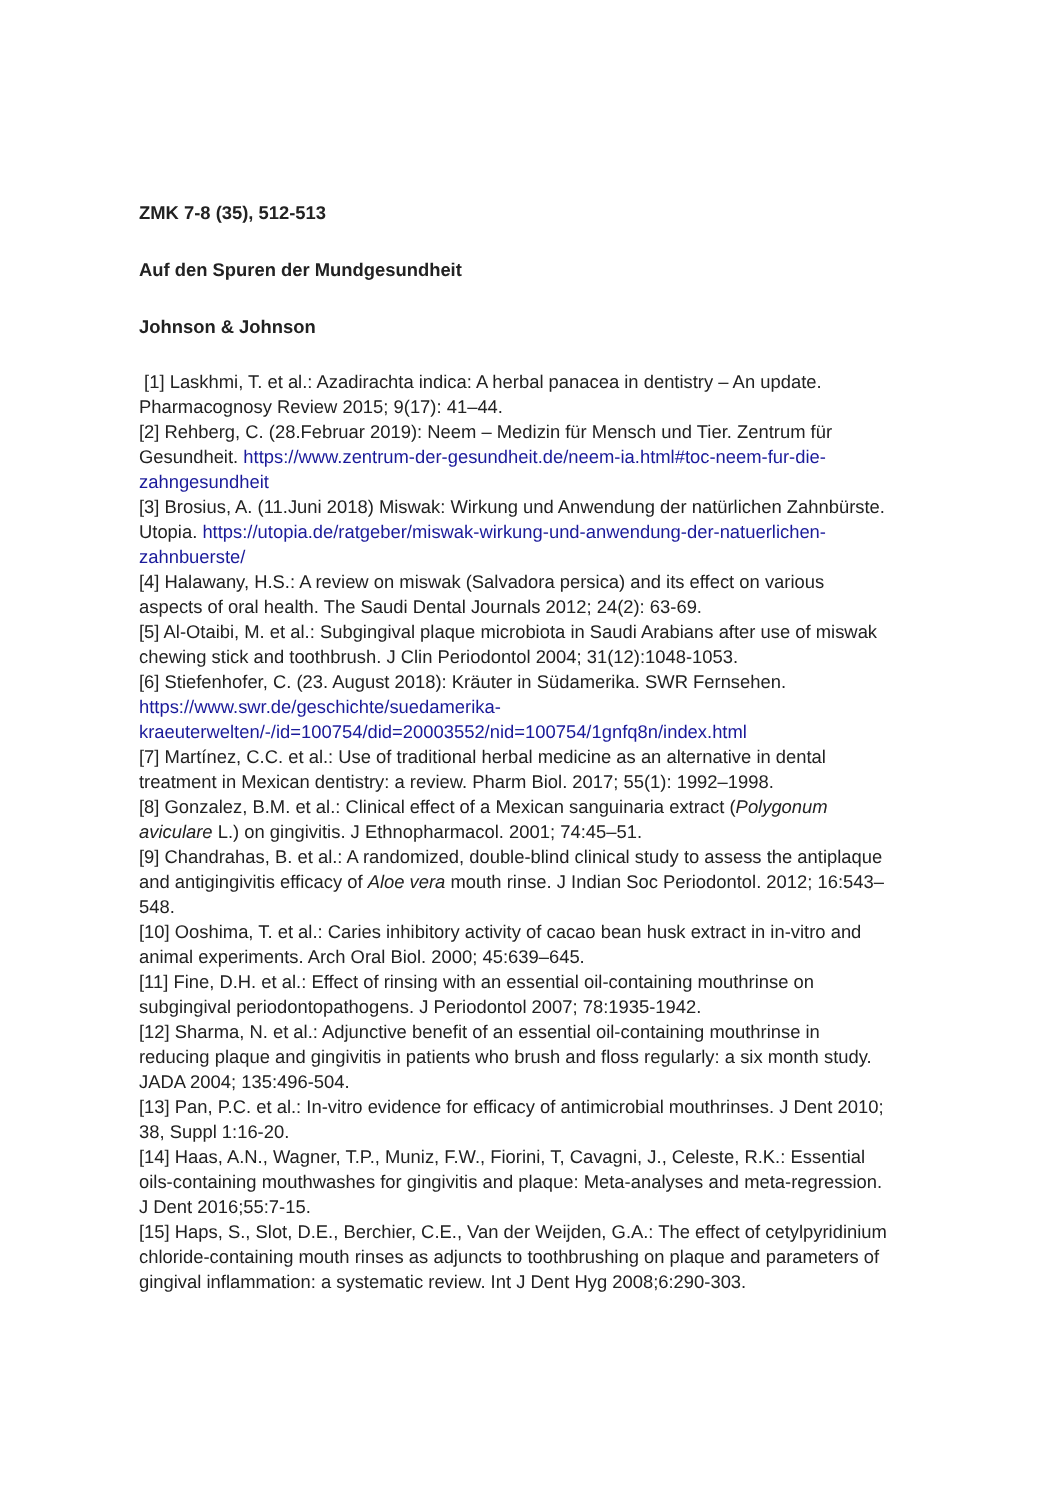ZMK 7-8 (35), 512-513
Auf den Spuren der Mundgesundheit
Johnson & Johnson
[1] Laskhmi, T. et al.: Azadirachta indica: A herbal panacea in dentistry – An update. Pharmacognosy Review 2015; 9(17): 41–44.
[2] Rehberg, C. (28.Februar 2019): Neem – Medizin für Mensch und Tier. Zentrum für Gesundheit. https://www.zentrum-der-gesundheit.de/neem-ia.html#toc-neem-fur-die-zahngesundheit
[3] Brosius, A. (11.Juni 2018) Miswak: Wirkung und Anwendung der natürlichen Zahnbürste. Utopia. https://utopia.de/ratgeber/miswak-wirkung-und-anwendung-der-natuerlichen-zahnbuerste/
[4] Halawany, H.S.: A review on miswak (Salvadora persica) and its effect on various aspects of oral health. The Saudi Dental Journals 2012; 24(2): 63-69.
[5] Al-Otaibi, M. et al.: Subgingival plaque microbiota in Saudi Arabians after use of miswak chewing stick and toothbrush. J Clin Periodontol 2004; 31(12):1048-1053.
[6] Stiefenhofer, C. (23. August 2018): Kräuter in Südamerika. SWR Fernsehen. https://www.swr.de/geschichte/suedamerika-kraeuterwelten/-/id=100754/did=20003552/nid=100754/1gnfq8n/index.html
[7] Martínez, C.C. et al.: Use of traditional herbal medicine as an alternative in dental treatment in Mexican dentistry: a review. Pharm Biol. 2017; 55(1): 1992–1998.
[8] Gonzalez, B.M. et al.: Clinical effect of a Mexican sanguinaria extract (Polygonum aviculare L.) on gingivitis. J Ethnopharmacol. 2001; 74:45–51.
[9] Chandrahas, B. et al.: A randomized, double-blind clinical study to assess the antiplaque and antigingivitis efficacy of Aloe vera mouth rinse. J Indian Soc Periodontol. 2012; 16:543–548.
[10] Ooshima, T. et al.: Caries inhibitory activity of cacao bean husk extract in in-vitro and animal experiments. Arch Oral Biol. 2000; 45:639–645.
[11] Fine, D.H. et al.: Effect of rinsing with an essential oil-containing mouthrinse on subgingival periodontopathogens. J Periodontol 2007; 78:1935-1942.
[12] Sharma, N. et al.: Adjunctive benefit of an essential oil-containing mouthrinse in reducing plaque and gingivitis in patients who brush and floss regularly: a six month study. JADA 2004; 135:496-504.
[13] Pan, P.C. et al.: In-vitro evidence for efficacy of antimicrobial mouthrinses. J Dent 2010; 38, Suppl 1:16-20.
[14] Haas, A.N., Wagner, T.P., Muniz, F.W., Fiorini, T, Cavagni, J., Celeste, R.K.: Essential oils-containing mouthwashes for gingivitis and plaque: Meta-analyses and meta-regression. J Dent 2016;55:7-15.
[15] Haps, S., Slot, D.E., Berchier, C.E., Van der Weijden, G.A.: The effect of cetylpyridinium chloride-containing mouth rinses as adjuncts to toothbrushing on plaque and parameters of gingival inflammation: a systematic review. Int J Dent Hyg 2008;6:290-303.